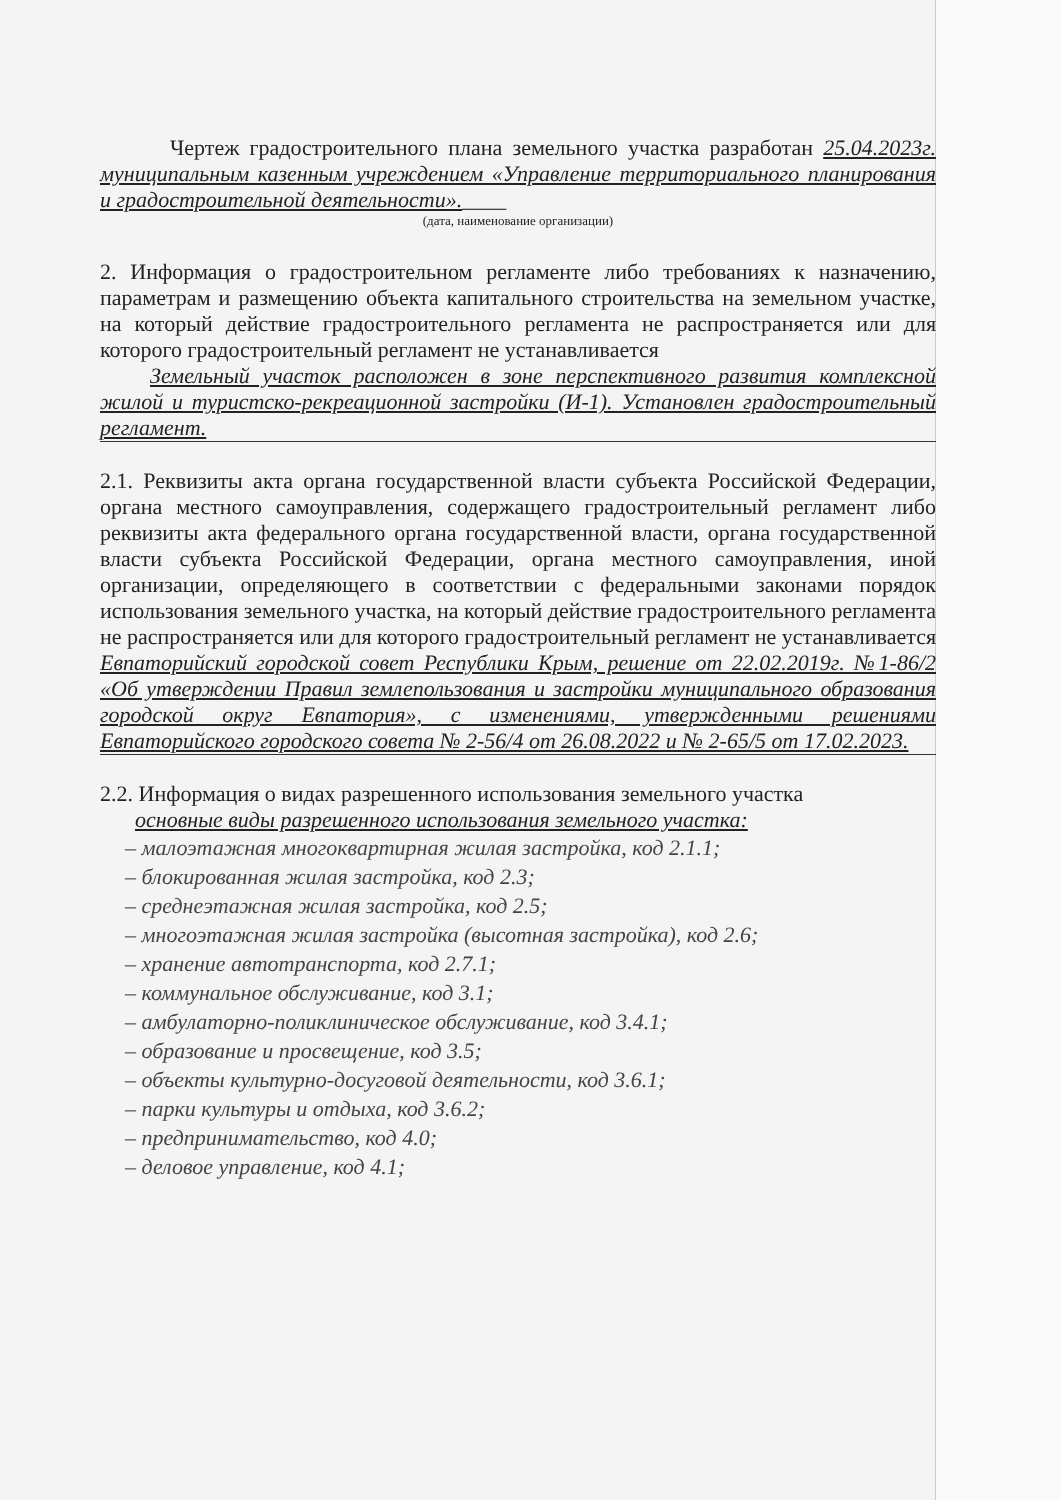Чертеж градостроительного плана земельного участка разработан 25.04.2023г. муниципальным казенным учреждением «Управление территориального планирования и градостроительной деятельности».____
(дата, наименование организации)
2. Информация о градостроительном регламенте либо требованиях к назначению, параметрам и размещению объекта капитального строительства на земельном участке, на который действие градостроительного регламента не распространяется или для которого градостроительный регламент не устанавливается
Земельный участок расположен в зоне перспективного развития комплексной жилой и туристско-рекреационной застройки (И-1). Установлен градостроительный регламент.
2.1. Реквизиты акта органа государственной власти субъекта Российской Федерации, органа местного самоуправления, содержащего градостроительный регламент либо реквизиты акта федерального органа государственной власти, органа государственной власти субъекта Российской Федерации, органа местного самоуправления, иной организации, определяющего в соответствии с федеральными законами порядок использования земельного участка, на который действие градостроительного регламента не распространяется или для которого градостроительный регламент не устанавливается
Евпаторийский городской совет Республики Крым, решение от 22.02.2019г. №1-86/2 «Об утверждении Правил землепользования и застройки муниципального образования городской округ Евпатория», с изменениями, утвержденными решениями Евпаторийского городского совета № 2-56/4 от 26.08.2022 и № 2-65/5 от 17.02.2023.
2.2. Информация о видах разрешенного использования земельного участка
основные виды разрешенного использования земельного участка:
– малоэтажная многоквартирная жилая застройка, код 2.1.1;
– блокированная жилая застройка, код 2.3;
– среднеэтажная жилая застройка, код 2.5;
– многоэтажная жилая застройка (высотная застройка), код 2.6;
– хранение автотранспорта, код 2.7.1;
– коммунальное обслуживание, код 3.1;
– амбулаторно-поликлиническое обслуживание, код 3.4.1;
– образование и просвещение, код 3.5;
– объекты культурно-досуговой деятельности, код 3.6.1;
– парки культуры и отдыха, код 3.6.2;
– предпринимательство, код 4.0;
– деловое управление, код 4.1;